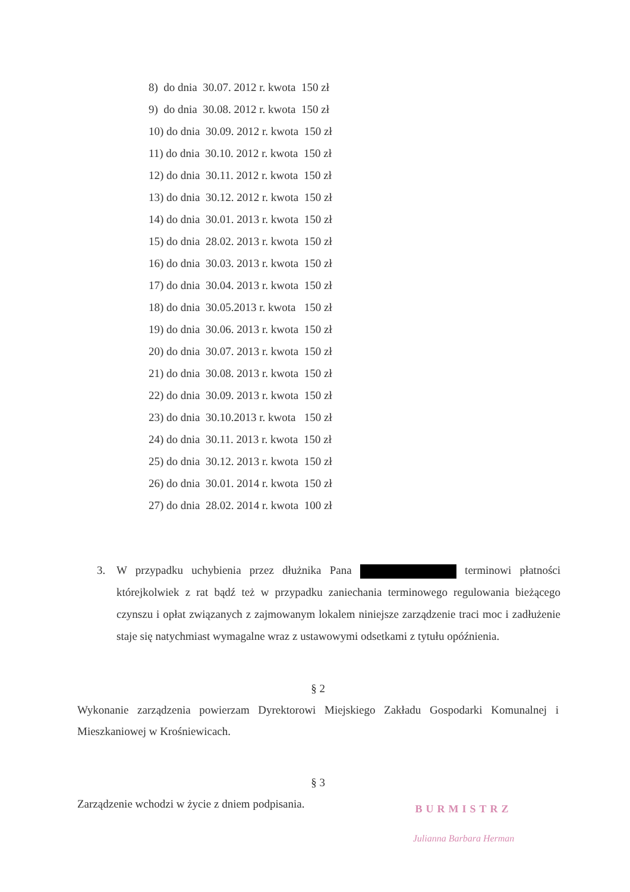8) do dnia 30.07. 2012 r. kwota 150 zł
9) do dnia 30.08. 2012 r. kwota 150 zł
10) do dnia 30.09. 2012 r. kwota 150 zł
11) do dnia 30.10. 2012 r. kwota 150 zł
12) do dnia 30.11. 2012 r. kwota 150 zł
13) do dnia 30.12. 2012 r. kwota 150 zł
14) do dnia 30.01. 2013 r. kwota 150 zł
15) do dnia 28.02. 2013 r. kwota 150 zł
16) do dnia 30.03. 2013 r. kwota 150 zł
17) do dnia 30.04. 2013 r. kwota 150 zł
18) do dnia 30.05.2013 r. kwota 150 zł
19) do dnia 30.06. 2013 r. kwota 150 zł
20) do dnia 30.07. 2013 r. kwota 150 zł
21) do dnia 30.08. 2013 r. kwota 150 zł
22) do dnia 30.09. 2013 r. kwota 150 zł
23) do dnia 30.10.2013 r. kwota 150 zł
24) do dnia 30.11. 2013 r. kwota 150 zł
25) do dnia 30.12. 2013 r. kwota 150 zł
26) do dnia 30.01. 2014 r. kwota 150 zł
27) do dnia 28.02. 2014 r. kwota 100 zł
3.
W przypadku uchybienia przez dłużnika Pana terminowi płatności którejkolwiek z rat bądź też w przypadku zaniechania terminowego regulowania bieżącego czynszu i opłat związanych z zajmowanym lokalem niniejsze zarządzenie traci moc i zadłużenie staje się natychmiast wymagalne wraz z ustawowymi odsetkami z tytułu opóźnienia.
§ 2
Wykonanie zarządzenia powierzam Dyrektorowi Miejskiego Zakładu Gospodarki Komunalnej i Mieszkaniowej w Krośniewicach.
§ 3
Zarządzenie wchodzi w życie z dniem podpisania.
BURMISTRZ
Julianna Barbara Herman